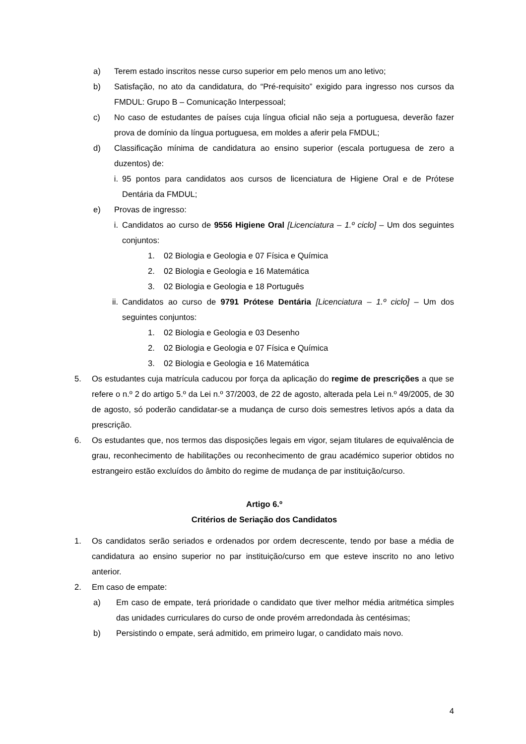a) Terem estado inscritos nesse curso superior em pelo menos um ano letivo;
b) Satisfação, no ato da candidatura, do “Pré-requisito” exigido para ingresso nos cursos da FMDUL: Grupo B – Comunicação Interpessoal;
c) No caso de estudantes de países cuja língua oficial não seja a portuguesa, deverão fazer prova de domínio da língua portuguesa, em moldes a aferir pela FMDUL;
d) Classificação mínima de candidatura ao ensino superior (escala portuguesa de zero a duzentos) de:
i. 95 pontos para candidatos aos cursos de licenciatura de Higiene Oral e de Prótese Dentária da FMDUL;
e) Provas de ingresso:
i. Candidatos ao curso de 9556 Higiene Oral [Licenciatura – 1.º ciclo] – Um dos seguintes conjuntos:
1. 02 Biologia e Geologia e 07 Física e Química
2. 02 Biologia e Geologia e 16 Matemática
3. 02 Biologia e Geologia e 18 Português
ii. Candidatos ao curso de 9791 Prótese Dentária [Licenciatura – 1.º ciclo] – Um dos seguintes conjuntos:
1. 02 Biologia e Geologia e 03 Desenho
2. 02 Biologia e Geologia e 07 Física e Química
3. 02 Biologia e Geologia e 16 Matemática
5. Os estudantes cuja matrícula caducou por força da aplicação do regime de prescrições a que se refere o n.º 2 do artigo 5.º da Lei n.º 37/2003, de 22 de agosto, alterada pela Lei n.º 49/2005, de 30 de agosto, só poderão candidatar-se a mudança de curso dois semestres letivos após a data da prescrição.
6. Os estudantes que, nos termos das disposições legais em vigor, sejam titulares de equivalência de grau, reconhecimento de habilitações ou reconhecimento de grau académico superior obtidos no estrangeiro estão excluídos do âmbito do regime de mudança de par instituição/curso.
Artigo 6.º
Critérios de Seriação dos Candidatos
1. Os candidatos serão seriados e ordenados por ordem decrescente, tendo por base a média de candidatura ao ensino superior no par instituição/curso em que esteve inscrito no ano letivo anterior.
2. Em caso de empate:
a) Em caso de empate, terá prioridade o candidato que tiver melhor média aritmética simples das unidades curriculares do curso de onde provém arredondada às centésimas;
b) Persistindo o empate, será admitido, em primeiro lugar, o candidato mais novo.
4